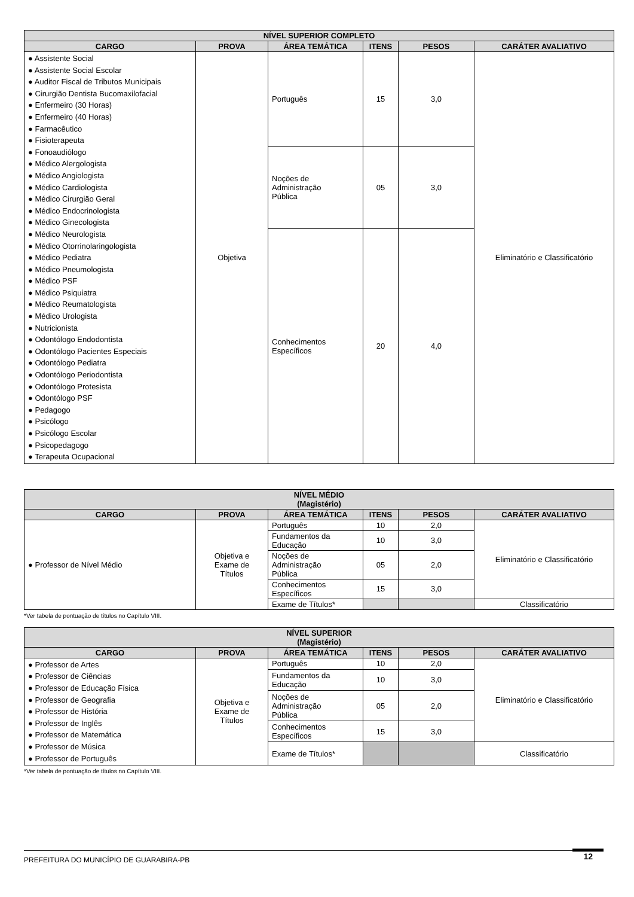| NÍVEL SUPERIOR COMPLETO | | | | | |
| --- | --- | --- | --- | --- | --- |
| CARGO | PROVA | ÁREA TEMÁTICA | ITENS | PESOS | CARÁTER AVALIATIVO |
| ● Assistente Social ● Assistente Social Escolar ● Auditor Fiscal de Tributos Municipais ● Cirurgião Dentista Bucomaxilofacial ● Enfermeiro (30 Horas) ● Enfermeiro (40 Horas) ● Farmacêutico ● Fisioterapeuta ● Fonoaudiólogo ● Médico Alergologista ● Médico Angiologista ● Médico Cardiologista ● Médico Cirurgião Geral ● Médico Endocrinologista ● Médico Ginecologista ● Médico Neurologista ● Médico Otorrinolaringologista ● Médico Pediatra ● Médico Pneumologista ● Médico PSF ● Médico Psiquiatra ● Médico Reumatologista ● Médico Urologista ● Nutricionista ● Odontólogo Endodontista ● Odontólogo Pacientes Especiais ● Odontólogo Pediatra ● Odontólogo Periodontista ● Odontólogo Protesista ● Odontólogo PSF ● Pedagogo ● Psicólogo ● Psicólogo Escolar ● Psicopedagogo ● Terapeuta Ocupacional | Objetiva | Português | 15 | 3,0 | Eliminatório e Classificatório |
| | | Noções de Administração Pública | 05 | 3,0 | |
| | | Conhecimentos Específicos | 20 | 4,0 | |
| NÍVEL MÉDIO (Magistério) | | | | | |
| --- | --- | --- | --- | --- | --- |
| CARGO | PROVA | ÁREA TEMÁTICA | ITENS | PESOS | CARÁTER AVALIATIVO |
| ● Professor de Nível Médio | Objetiva e Exame de Títulos | Português | 10 | 2,0 | Eliminatório e Classificatório |
| | | Fundamentos da Educação | 10 | 3,0 | |
| | | Noções de Administração Pública | 05 | 2,0 | |
| | | Conhecimentos Específicos | 15 | 3,0 | |
| | | Exame de Títulos* | | | Classificatório |
*Ver tabela de pontuação de títulos no Capítulo VIII.
| NÍVEL SUPERIOR (Magistério) | | | | | |
| --- | --- | --- | --- | --- | --- |
| CARGO | PROVA | ÁREA TEMÁTICA | ITENS | PESOS | CARÁTER AVALIATIVO |
| ● Professor de Artes ● Professor de Ciências ● Professor de Educação Física ● Professor de Geografia ● Professor de História ● Professor de Inglês ● Professor de Matemática ● Professor de Música ● Professor de Português | Objetiva e Exame de Títulos | Português | 10 | 2,0 | Eliminatório e Classificatório |
| | | Fundamentos da Educação | 10 | 3,0 | |
| | | Noções de Administração Pública | 05 | 2,0 | |
| | | Conhecimentos Específicos | 15 | 3,0 | |
| | | Exame de Títulos* | | | Classificatório |
*Ver tabela de pontuação de títulos no Capítulo VIII.
PREFEITURA DO MUNICÍPIO DE GUARABIRA-PB 12